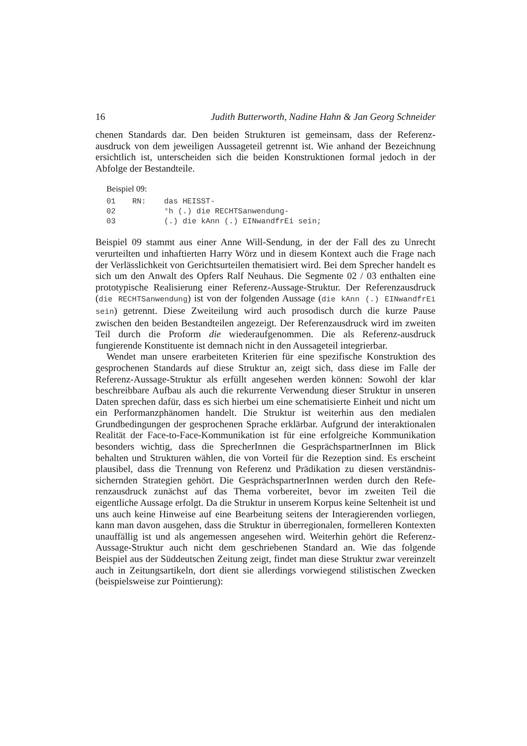16 Judith Butterworth, Nadine Hahn & Jan Georg Schneider
chenen Standards dar. Den beiden Strukturen ist gemeinsam, dass der Referenz-ausdruck von dem jeweiligen Aussageteil getrennt ist. Wie anhand der Bezeichnung ersichtlich ist, unterscheiden sich die beiden Konstruktionen formal jedoch in der Abfolge der Bestandteile.
Beispiel 09:
| 01 | RN: | das HEISST- |
| 02 | | °h (.) die RECHTSanwendung- |
| 03 | | (.) die kAnn (.) EINwandfrEi sein; |
Beispiel 09 stammt aus einer Anne Will-Sendung, in der der Fall des zu Unrecht verurteilten und inhaftierten Harry Wörz und in diesem Kontext auch die Frage nach der Verlässlichkeit von Gerichtsurteilen thematisiert wird. Bei dem Sprecher handelt es sich um den Anwalt des Opfers Ralf Neuhaus. Die Segmente 02 / 03 enthalten eine prototypische Realisierung einer Referenz-Aussage-Struktur. Der Referenzausdruck (die RECHTSanwendung) ist von der folgenden Aussage (die kAnn (.) EINwandfrEi sein) getrennt. Diese Zweiteilung wird auch prosodisch durch die kurze Pause zwischen den beiden Bestandteilen angezeigt. Der Referenzausdruck wird im zweiten Teil durch die Proform die wiederaufgenommen. Die als Referenz-ausdruck fungierende Konstituente ist demnach nicht in den Aussageteil integrierbar.
Wendet man unsere erarbeiteten Kriterien für eine spezifische Konstruktion des gesprochenen Standards auf diese Struktur an, zeigt sich, dass diese im Falle der Referenz-Aussage-Struktur als erfüllt angesehen werden können: Sowohl der klar beschreibbare Aufbau als auch die rekurrente Verwendung dieser Struktur in unseren Daten sprechen dafür, dass es sich hierbei um eine schematisierte Einheit und nicht um ein Performanzphänomen handelt. Die Struktur ist weiterhin aus den medialen Grundbedingungen der gesprochenen Sprache erklärbar. Aufgrund der interaktionalen Realität der Face-to-Face-Kommunikation ist für eine erfolgreiche Kommunikation besonders wichtig, dass die SprecherInnen die GesprächspartnerInnen im Blick behalten und Strukturen wählen, die von Vorteil für die Rezeption sind. Es erscheint plausibel, dass die Trennung von Referenz und Prädikation zu diesen verständnis-sichernden Strategien gehört. Die GesprächspartnerInnen werden durch den Refe-renzausdruck zunächst auf das Thema vorbereitet, bevor im zweiten Teil die eigentliche Aussage erfolgt. Da die Struktur in unserem Korpus keine Seltenheit ist und uns auch keine Hinweise auf eine Bearbeitung seitens der Interagierenden vorliegen, kann man davon ausgehen, dass die Struktur in überregionalen, formelleren Kontexten unauffällig ist und als angemessen angesehen wird. Weiterhin gehört die Referenz-Aussage-Struktur auch nicht dem geschriebenen Standard an. Wie das folgende Beispiel aus der Süddeutschen Zeitung zeigt, findet man diese Struktur zwar vereinzelt auch in Zeitungsartikeln, dort dient sie allerdings vorwiegend stilistischen Zwecken (beispielsweise zur Pointierung):